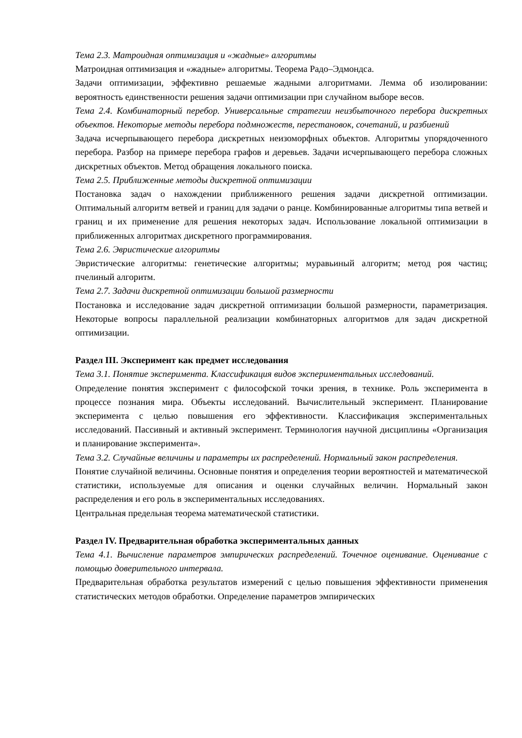Тема 2.3. Матроидная оптимизация и «жадные» алгоритмы
Матроидная оптимизация и «жадные» алгоритмы. Теорема Радо–Эдмондса.
Задачи оптимизации, эффективно решаемые жадными алгоритмами. Лемма об изолировании: вероятность единственности решения задачи оптимизации при случайном выборе весов.
Тема 2.4. Комбинаторный перебор. Универсальные стратегии неизбыточного перебора дискретных объектов. Некоторые методы перебора подмножеств, перестановок, сочетаний, и разбиений
Задача исчерпывающего перебора дискретных неизоморфных объектов. Алгоритмы упорядоченного перебора. Разбор на примере перебора графов и деревьев. Задачи исчерпывающего перебора сложных дискретных объектов. Метод обращения локального поиска.
Тема 2.5. Приближенные методы дискретной оптимизации
Постановка задач о нахождении приближенного решения задачи дискретной оптимизации. Оптимальный алгоритм ветвей и границ для задачи о ранце. Комбинированные алгоритмы типа ветвей и границ и их применение для решения некоторых задач. Использование локальной оптимизации в приближенных алгоритмах дискретного программирования.
Тема 2.6. Эвристические алгоритмы
Эвристические алгоритмы: генетические алгоритмы; муравьиный алгоритм; метод роя частиц; пчелиный алгоритм.
Тема 2.7. Задачи дискретной оптимизации большой размерности
Постановка и исследование задач дискретной оптимизации большой размерности, параметризация. Некоторые вопросы параллельной реализации комбинаторных алгоритмов для задач дискретной оптимизации.
Раздел III. Эксперимент как предмет исследования
Тема 3.1. Понятие эксперимента. Классификация видов экспериментальных исследований.
Определение понятия эксперимент с философской точки зрения, в технике. Роль эксперимента в процессе познания мира. Объекты исследований. Вычислительный эксперимент. Планирование эксперимента с целью повышения его эффективности. Классификация экспериментальных исследований. Пассивный и активный эксперимент. Терминология научной дисциплины «Организация и планирование эксперимента».
Тема 3.2. Случайные величины и параметры их распределений. Нормальный закон распределения.
Понятие случайной величины. Основные понятия и определения теории вероятностей и математической статистики, используемые для описания и оценки случайных величин. Нормальный закон распределения и его роль в экспериментальных исследованиях.
Центральная предельная теорема математической статистики.
Раздел IV. Предварительная обработка экспериментальных данных
Тема 4.1. Вычисление параметров эмпирических распределений. Точечное оценивание. Оценивание с помощью доверительного интервала.
Предварительная обработка результатов измерений с целью повышения эффективности применения статистических методов обработки. Определение параметров эмпирических